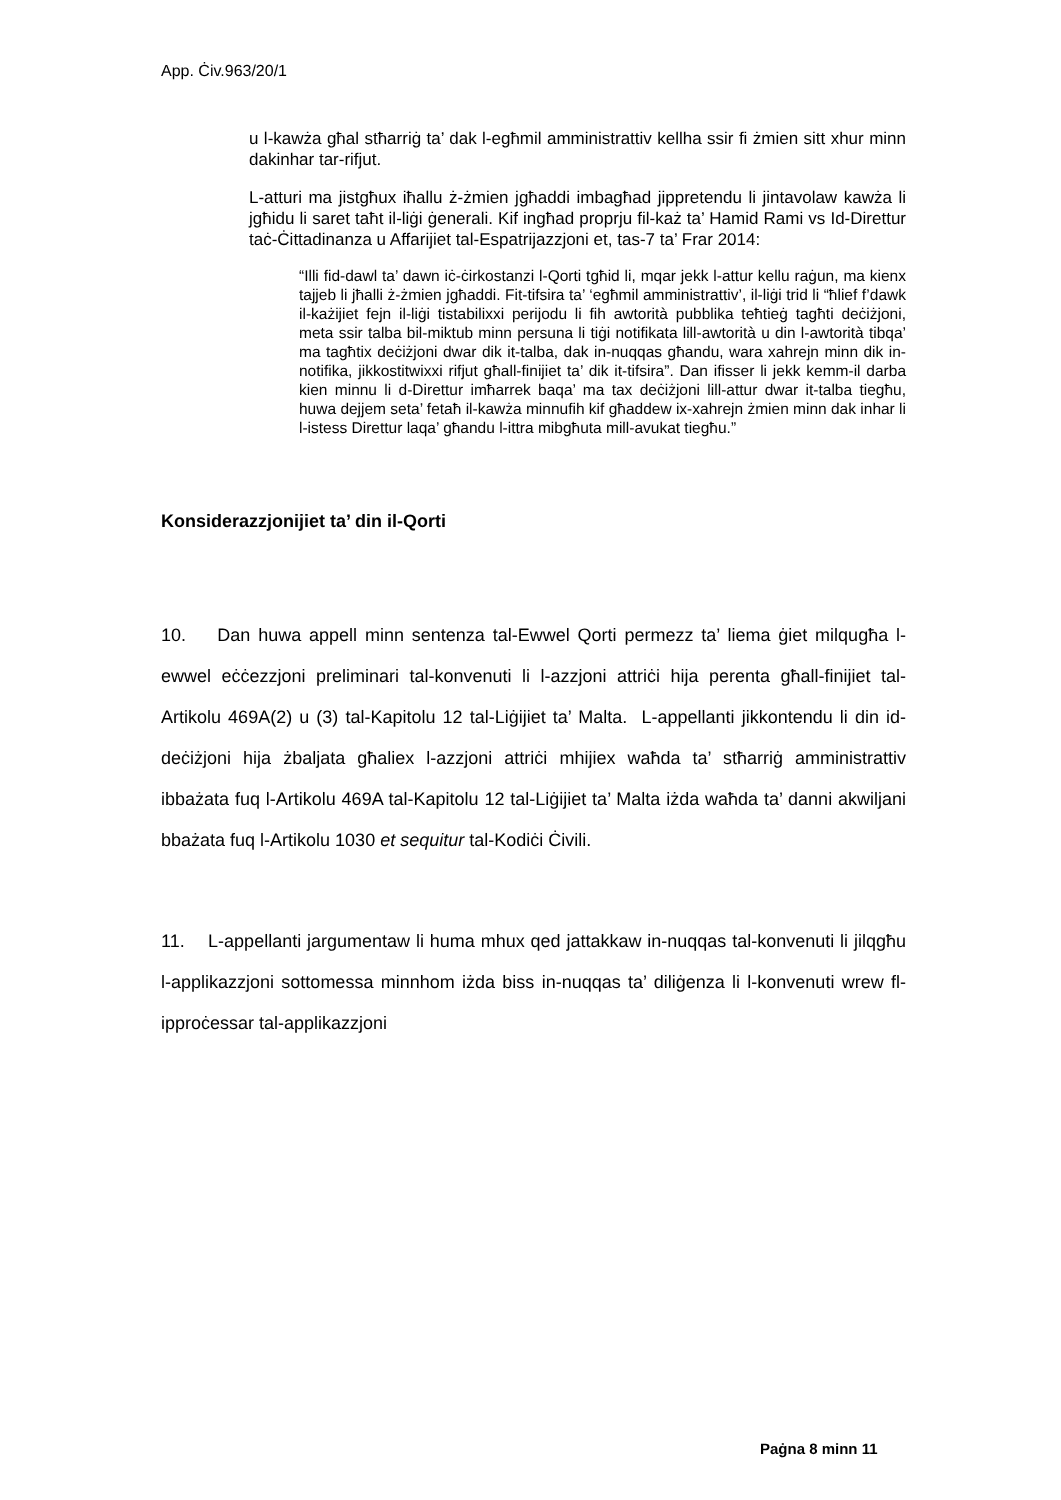App. Ċiv.963/20/1
u l-kawża għal stħarriġ ta’ dak l-egħmil amministrattiv kellha ssir fi żmien sitt xhur minn dakinhar tar-rifjut.
L-atturi ma jistgħux iħallu ż-żmien jgħaddi imbagħad jippretendu li jintavolaw kawża li jgħidu li saret taħt il-liġi ġenerali. Kif ingħad proprju fil-każ ta’ Hamid Rami vs Id-Direttur taċ-Ċittadinanza u Affarijiet tal-Espatrijazzjoni et, tas-7 ta’ Frar 2014:
“Illi fid-dawl ta’ dawn iċ-ċirkostanzi l-Qorti tgħid li, mqar jekk l-attur kellu raġun, ma kienx tajjeb li jħalli ż-żmien jgħaddi. Fit-tifsira ta’ ‘egħmil amministrattiv’, il-liġi trid li “ħlief f’dawk il-każijiet fejn il-liġi tistabilixxi perijodu li fih awtorità pubblika teħtieġ tagħti deċiżjoni, meta ssir talba bil-miktub minn persuna li tiġi notifikata lill-awtorità u din l-awtorità tibqa’ ma tagħtix deċiżjoni dwar dik it-talba, dak in-nuqqas għandu, wara xahrejn minn dik in-notifika, jikkostitwixxi rifjut għall-finijiet ta’ dik it-tifsira”. Dan ifisser li jekk kemm-il darba kien minnu li d-Direttur imħarrek baqa’ ma tax deċiżjoni lill-attur dwar it-talba tiegħu, huwa dejjem seta’ fetaħ il-kawża minnufih kif għaddew ix-xahrejn żmien minn dak inhar li l-istess Direttur laqa’ għandu l-ittra mibgħuta mill-avukat tiegħu.”
Konsiderazzjonijiet ta’ din il-Qorti
10. Dan huwa appell minn sentenza tal-Ewwel Qorti permezz ta’ liema ġiet milqugħa l-ewwel eċċezzjoni preliminari tal-konvenuti li l-azzjoni attriċi hija perenta għall-finijiet tal-Artikolu 469A(2) u (3) tal-Kapitolu 12 tal-Liġijiet ta’ Malta. L-appellanti jikkontendu li din id-deċiżjoni hija żbaljata għaliex l-azzjoni attriċi mhijiex waħda ta’ stħarriġ amministrattiv ibbażata fuq l-Artikolu 469A tal-Kapitolu 12 tal-Liġijiet ta’ Malta iżda waħda ta’ danni akwiljani bbażata fuq l-Artikolu 1030 et sequitur tal-Kodiċi Ċivili.
11. L-appellanti jargumentaw li huma mhux qed jattakkaw in-nuqqas tal-konvenuti li jilqgħu l-applikazzjoni sottomessa minnhom iżda biss in-nuqqas ta’ diliġenza li l-konvenuti wrew fl-ipproċessar tal-applikazzjoni
Paġna 8 minn 11